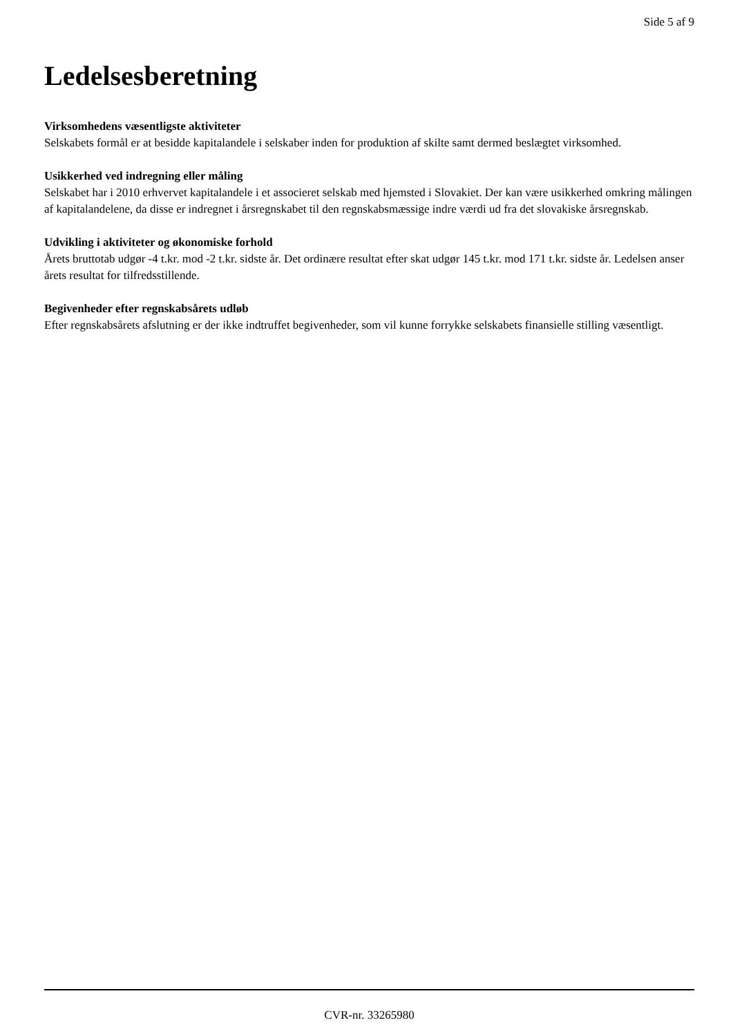Side 5 af 9
Ledelsesberetning
Virksomhedens væsentligste aktiviteter
Selskabets formål er at besidde kapitalandele i selskaber inden for produktion af skilte samt dermed beslægtet virksomhed.
Usikkerhed ved indregning eller måling
Selskabet har i 2010 erhvervet kapitalandele i et associeret selskab med hjemsted i Slovakiet. Der kan være usikkerhed omkring målingen af kapitalandelene, da disse er indregnet i årsregnskabet til den regnskabsmæssige indre værdi ud fra det slovakiske årsregnskab.
Udvikling i aktiviteter og økonomiske forhold
Årets bruttotab udgør -4 t.kr. mod -2 t.kr. sidste år. Det ordinære resultat efter skat udgør 145 t.kr. mod 171 t.kr. sidste år. Ledelsen anser årets resultat for tilfredsstillende.
Begivenheder efter regnskabsårets udløb
Efter regnskabsårets afslutning er der ikke indtruffet begivenheder, som vil kunne forrykke selskabets finansielle stilling væsentligt.
CVR-nr. 33265980